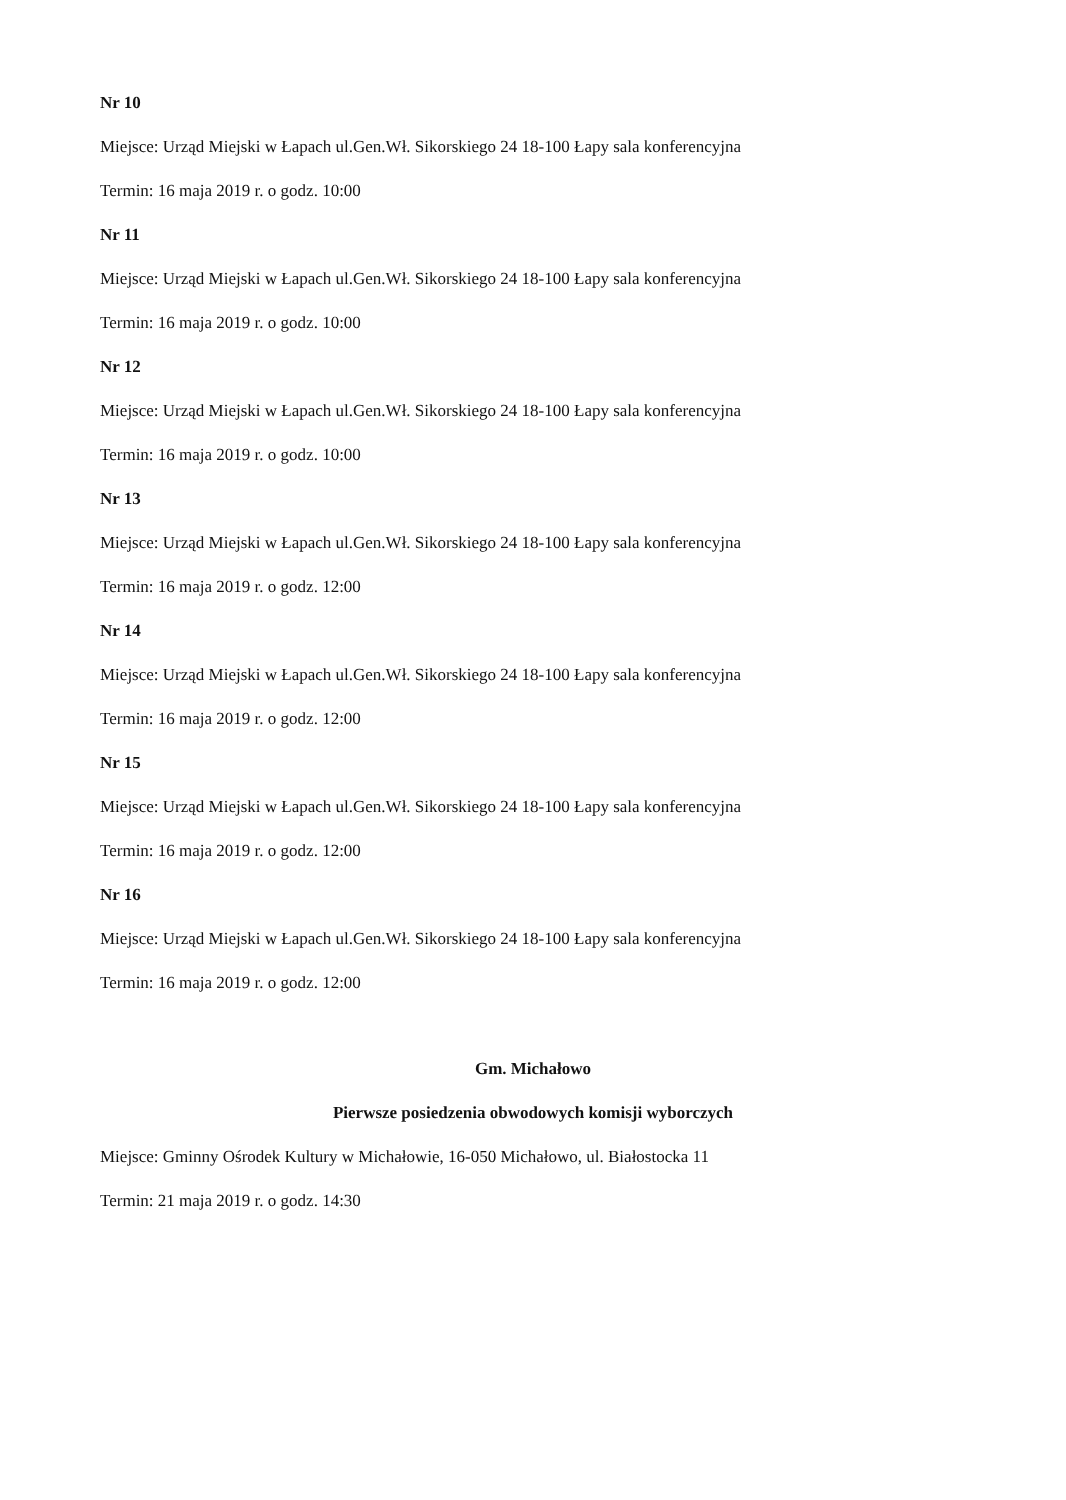Nr 10
Miejsce: Urząd Miejski w Łapach ul.Gen.Wł. Sikorskiego 24 18-100 Łapy sala konferencyjna
Termin: 16 maja 2019 r. o godz. 10:00
Nr 11
Miejsce: Urząd Miejski w Łapach ul.Gen.Wł. Sikorskiego 24 18-100 Łapy sala konferencyjna
Termin: 16 maja 2019 r. o godz. 10:00
Nr 12
Miejsce: Urząd Miejski w Łapach ul.Gen.Wł. Sikorskiego 24 18-100 Łapy sala konferencyjna
Termin: 16 maja 2019 r. o godz. 10:00
Nr 13
Miejsce: Urząd Miejski w Łapach ul.Gen.Wł. Sikorskiego 24 18-100 Łapy sala konferencyjna
Termin: 16 maja 2019 r. o godz. 12:00
Nr 14
Miejsce: Urząd Miejski w Łapach ul.Gen.Wł. Sikorskiego 24 18-100 Łapy sala konferencyjna
Termin: 16 maja 2019 r. o godz. 12:00
Nr 15
Miejsce: Urząd Miejski w Łapach ul.Gen.Wł. Sikorskiego 24 18-100 Łapy sala konferencyjna
Termin: 16 maja 2019 r. o godz. 12:00
Nr 16
Miejsce: Urząd Miejski w Łapach ul.Gen.Wł. Sikorskiego 24 18-100 Łapy sala konferencyjna
Termin: 16 maja 2019 r. o godz. 12:00
Gm. Michałowo
Pierwsze posiedzenia obwodowych komisji wyborczych
Miejsce: Gminny Ośrodek Kultury w Michałowie, 16-050 Michałowo, ul. Białostocka 11
Termin: 21 maja 2019 r. o godz. 14:30